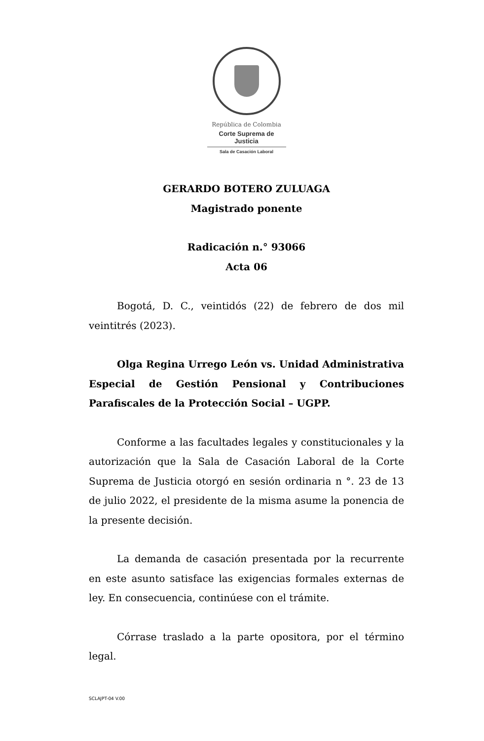República de Colombia
Corte Suprema de Justicia
Sala de Casación Laboral
GERARDO BOTERO ZULUAGA
Magistrado ponente
Radicación n.° 93066
Acta 06
Bogotá, D. C., veintidós (22) de febrero de dos mil veintitrés (2023).
Olga Regina Urrego León vs. Unidad Administrativa Especial de Gestión Pensional y Contribuciones Parafiscales de la Protección Social – UGPP.
Conforme a las facultades legales y constitucionales y la autorización que la Sala de Casación Laboral de la Corte Suprema de Justicia otorgó en sesión ordinaria n °. 23 de 13 de julio 2022, el presidente de la misma asume la ponencia de la presente decisión.
La demanda de casación presentada por la recurrente en este asunto satisface las exigencias formales externas de ley. En consecuencia, continúese con el trámite.
Córrase traslado a la parte opositora, por el término legal.
SCLAJPT-04 V.00